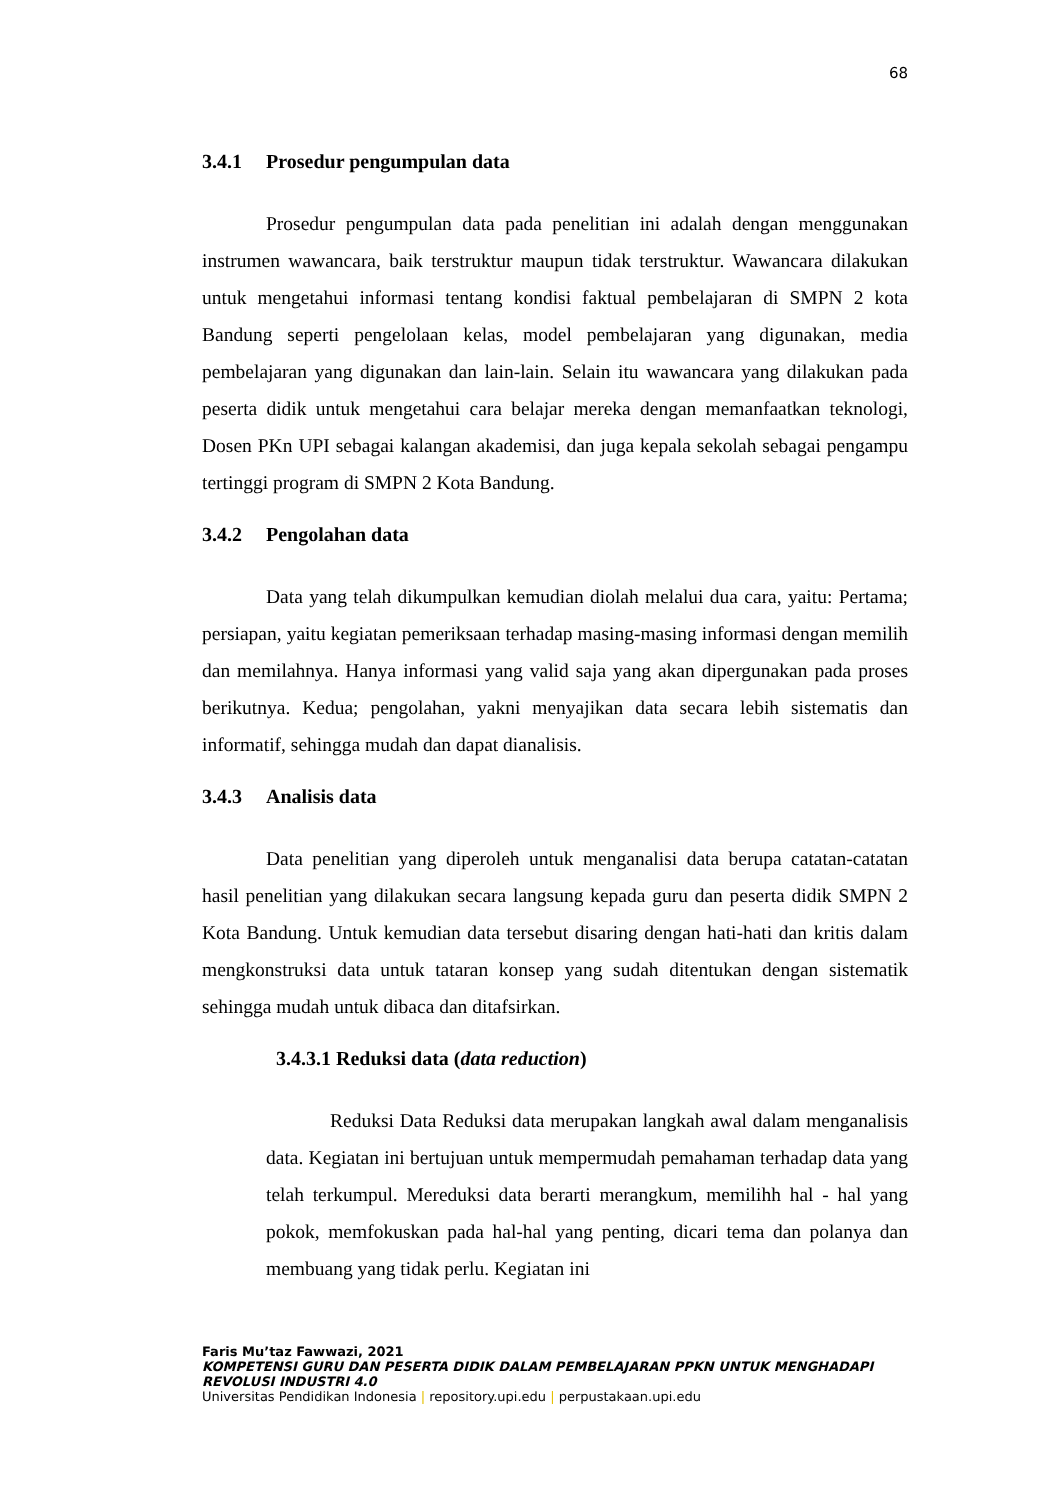68
3.4.1 Prosedur pengumpulan data
Prosedur pengumpulan data pada penelitian ini adalah dengan menggunakan instrumen wawancara, baik terstruktur maupun tidak terstruktur. Wawancara dilakukan untuk mengetahui informasi tentang kondisi faktual pembelajaran di SMPN 2 kota Bandung seperti pengelolaan kelas, model pembelajaran yang digunakan, media pembelajaran yang digunakan dan lain-lain. Selain itu wawancara yang dilakukan pada peserta didik untuk mengetahui cara belajar mereka dengan memanfaatkan teknologi, Dosen PKn UPI sebagai kalangan akademisi, dan juga kepala sekolah sebagai pengampu tertinggi program di SMPN 2 Kota Bandung.
3.4.2 Pengolahan data
Data yang telah dikumpulkan kemudian diolah melalui dua cara, yaitu: Pertama; persiapan, yaitu kegiatan pemeriksaan terhadap masing-masing informasi dengan memilih dan memilahnya. Hanya informasi yang valid saja yang akan dipergunakan pada proses berikutnya. Kedua; pengolahan, yakni menyajikan data secara lebih sistematis dan informatif, sehingga mudah dan dapat dianalisis.
3.4.3 Analisis data
Data penelitian yang diperoleh untuk menganalisi data berupa catatan-catatan hasil penelitian yang dilakukan secara langsung kepada guru dan peserta didik SMPN 2 Kota Bandung. Untuk kemudian data tersebut disaring dengan hati-hati dan kritis dalam mengkonstruksi data untuk tataran konsep yang sudah ditentukan dengan sistematik sehingga mudah untuk dibaca dan ditafsirkan.
3.4.3.1 Reduksi data (data reduction)
Reduksi Data Reduksi data merupakan langkah awal dalam menganalisis data. Kegiatan ini bertujuan untuk mempermudah pemahaman terhadap data yang telah terkumpul. Mereduksi data berarti merangkum, memilihh hal - hal yang pokok, memfokuskan pada hal-hal yang penting, dicari tema dan polanya dan membuang yang tidak perlu. Kegiatan ini
Faris Mu’taz Fawwazi, 2021
KOMPETENSI GURU DAN PESERTA DIDIK DALAM PEMBELAJARAN PPKN UNTUK MENGHADAPI
REVOLUSI INDUSTRI 4.0
Universitas Pendidikan Indonesia | repository.upi.edu | perpustakaan.upi.edu